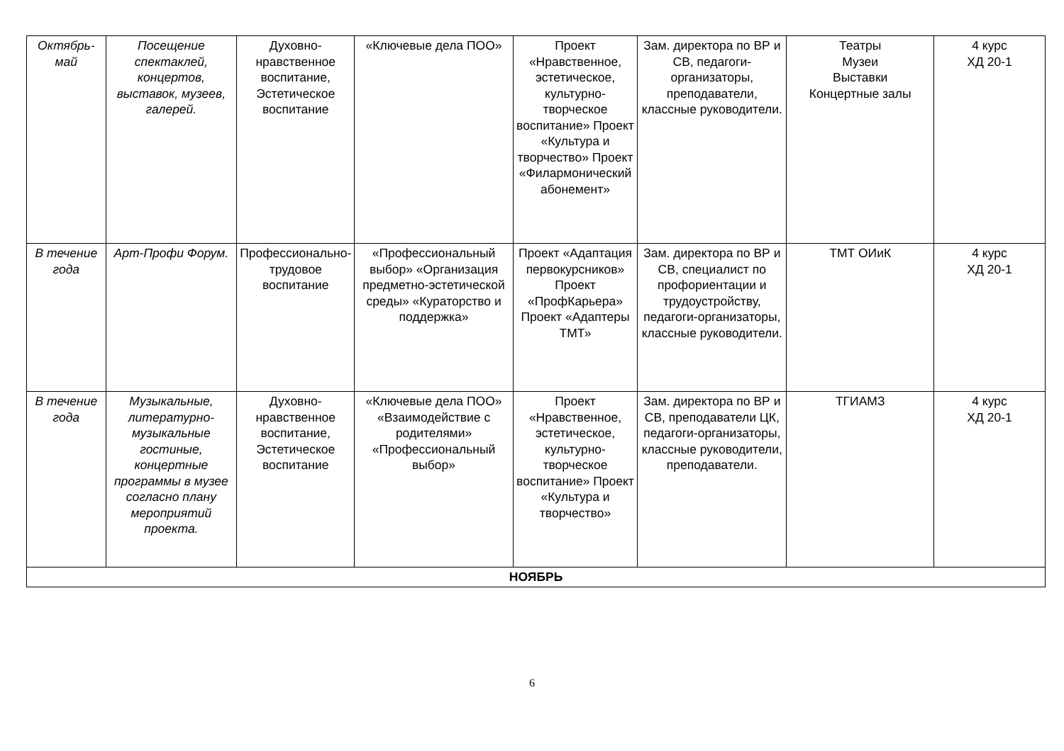| Октябрь-май | Посещение спектаклей, концертов, выставок, музеев, галерей. | Духовно-нравственное воспитание, Эстетическое воспитание | «Ключевые дела ПОО» | Проект «Нравственное, эстетическое, культурно-творческое воспитание» Проект «Культура и творчество» Проект «Филармонический абонемент» | Зам. директора по ВР и СВ, педагоги-организаторы, преподаватели, классные руководители. | Театры Музеи Выставки Концертные залы | 4 курс ХД 20-1 |
| В течение года | Арт-Профи Форум. | Профессионально-трудовое воспитание | «Профессиональный выбор» «Организация предметно-эстетической среды» «Кураторство и поддержка» | Проект «Адаптация первокурсников» Проект «ПрофКарьера» Проект «Адаптеры ТМТ» | Зам. директора по ВР и СВ, специалист по профориентации и трудоустройству, педагоги-организаторы, классные руководители. | ТМТ ОИиК | 4 курс ХД 20-1 |
| В течение года | Музыкальные, литературно-музыкальные гостиные, концертные программы в музее согласно плану мероприятий проекта. | Духовно-нравственное воспитание, Эстетическое воспитание | «Ключевые дела ПОО» «Взаимодействие с родителями» «Профессиональный выбор» | Проект «Нравственное, эстетическое, культурно-творческое воспитание» Проект «Культура и творчество» | Зам. директора по ВР и СВ, преподаватели ЦК, педагоги-организаторы, классные руководители, преподаватели. | ТГИАМЗ | 4 курс ХД 20-1 |
| НОЯБРЬ | | | | | | | |
6